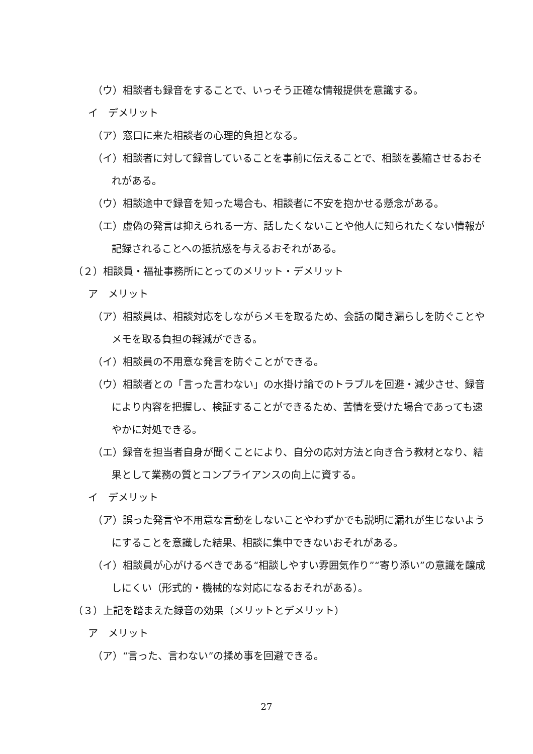（ウ）相談者も録音をすることで、いっそう正確な情報提供を意識する。
イ　デメリット
（ア）窓口に来た相談者の心理的負担となる。
（イ）相談者に対して録音していることを事前に伝えることで、相談を萎縮させるおそれがある。
（ウ）相談途中で録音を知った場合も、相談者に不安を抱かせる懸念がある。
（エ）虚偽の発言は抑えられる一方、話したくないことや他人に知られたくない情報が記録されることへの抵抗感を与えるおそれがある。
（２）相談員・福祉事務所にとってのメリット・デメリット
ア　メリット
（ア）相談員は、相談対応をしながらメモを取るため、会話の聞き漏らしを防ぐことやメモを取る負担の軽減ができる。
（イ）相談員の不用意な発言を防ぐことができる。
（ウ）相談者との「言った言わない」の水掛け論でのトラブルを回避・減少させ、録音により内容を把握し、検証することができるため、苦情を受けた場合であっても速やかに対処できる。
（エ）録音を担当者自身が聞くことにより、自分の応対方法と向き合う教材となり、結果として業務の質とコンプライアンスの向上に資する。
イ　デメリット
（ア）誤った発言や不用意な言動をしないことやわずかでも説明に漏れが生じないようにすることを意識した結果、相談に集中できないおそれがある。
（イ）相談員が心がけるべきである“相談しやすい雰囲気作り”“寄り添い”の意識を醸成しにくい（形式的・機械的な対応になるおそれがある）。
（３）上記を踏まえた録音の効果（メリットとデメリット）
ア　メリット
（ア）“言った、言わない”の揉め事を回避できる。
27